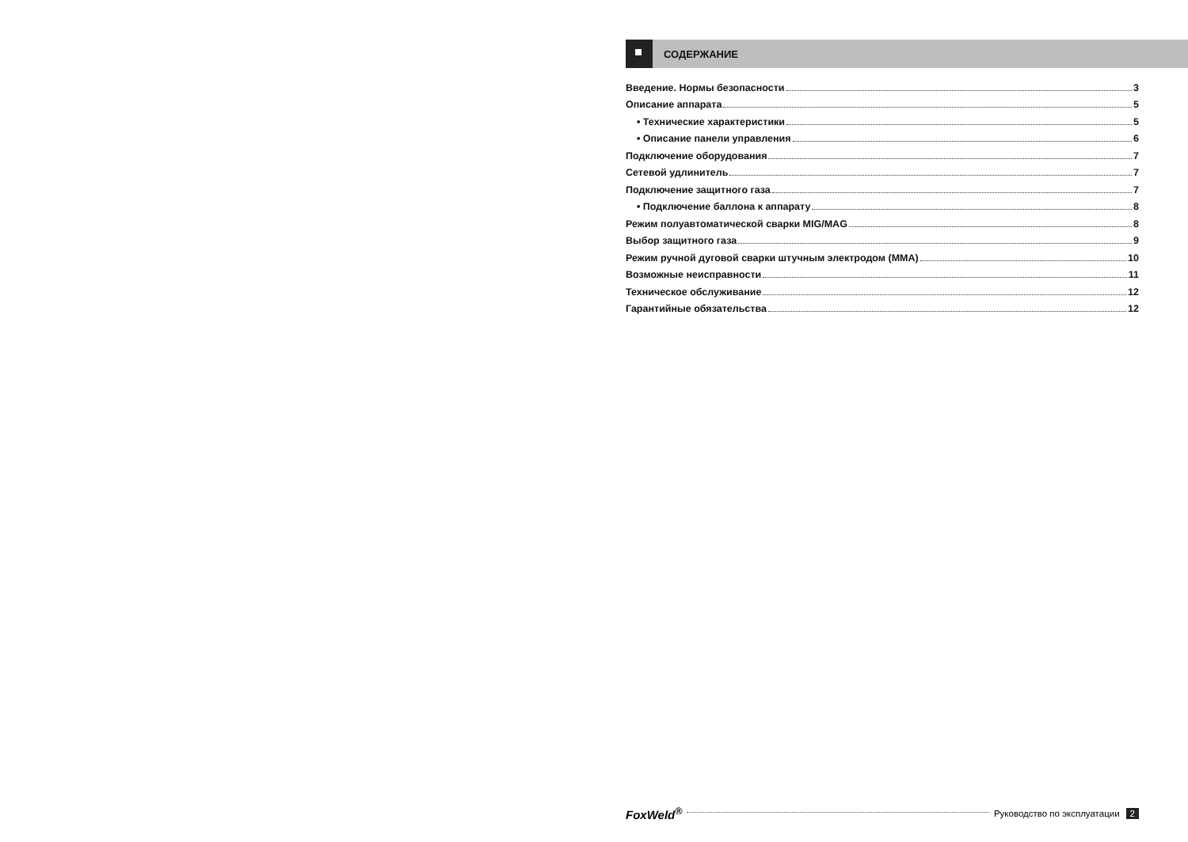СОДЕРЖАНИЕ
Введение. Нормы безопасности 3
Описание аппарата 5
• Технические характеристики 5
• Описание панели управления 6
Подключение оборудования 7
Сетевой удлинитель 7
Подключение защитного газа 7
• Подключение баллона к аппарату 8
Режим полуавтоматической сварки MIG/MAG 8
Выбор защитного газа 9
Режим ручной дуговой сварки штучным электродом (MMA) 10
Возможные неисправности 11
Техническое обслуживание 12
Гарантийные обязательства 12
FoxWeld<sup>®</sup> Руководство по эксплуатации 2